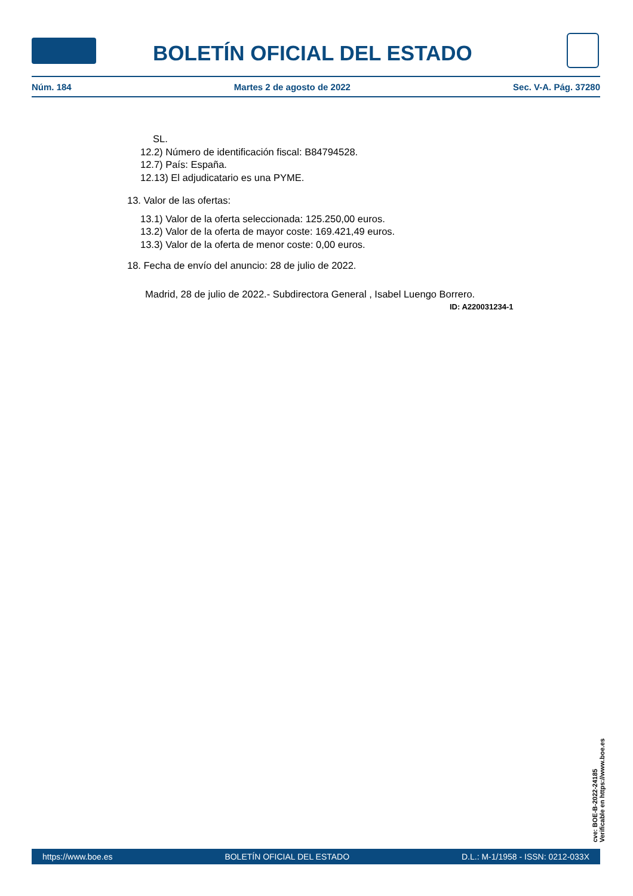BOLETÍN OFICIAL DEL ESTADO
Núm. 184 Martes 2 de agosto de 2022 Sec. V-A. Pág. 37280
SL.
12.2) Número de identificación fiscal: B84794528.
12.7) País: España.
12.13) El adjudicatario es una PYME.
13. Valor de las ofertas:
13.1) Valor de la oferta seleccionada: 125.250,00 euros.
13.2) Valor de la oferta de mayor coste: 169.421,49 euros.
13.3) Valor de la oferta de menor coste: 0,00 euros.
18. Fecha de envío del anuncio: 28 de julio de 2022.
Madrid, 28 de julio de 2022.- Subdirectora General , Isabel Luengo Borrero.
ID: A220031234-1
cve: BOE-B-2022-24185
Verificable en https://www.boe.es
https://www.boe.es BOLETÍN OFICIAL DEL ESTADO D.L.: M-1/1958 - ISSN: 0212-033X